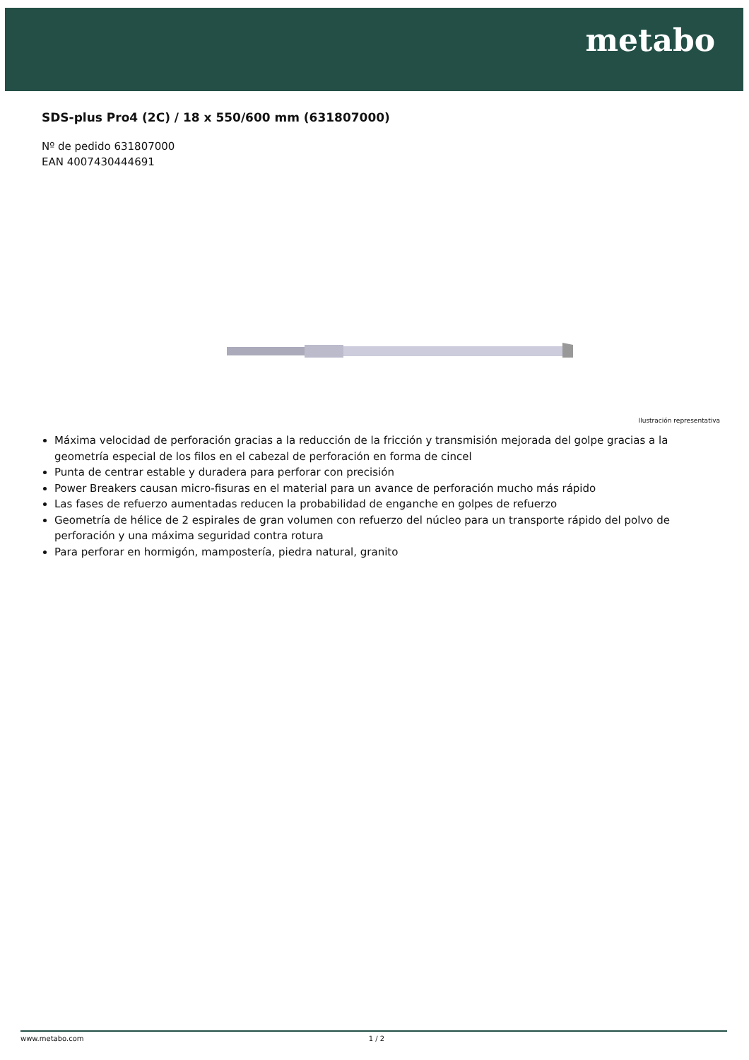metabo
SDS-plus Pro4 (2C) / 18 x 550/600 mm (631807000)
Nº de pedido 631807000
EAN 4007430444691
Ilustración representativa
Máxima velocidad de perforación gracias a la reducción de la fricción y transmisión mejorada del golpe gracias a la geometría especial de los filos en el cabezal de perforación en forma de cincel
Punta de centrar estable y duradera para perforar con precisión
Power Breakers causan micro-fisuras en el material para un avance de perforación mucho más rápido
Las fases de refuerzo aumentadas reducen la probabilidad de enganche en golpes de refuerzo
Geometría de hélice de 2 espirales de gran volumen con refuerzo del núcleo para un transporte rápido del polvo de perforación y una máxima seguridad contra rotura
Para perforar en hormigón, mampostería, piedra natural, granito
www.metabo.com 1 / 2